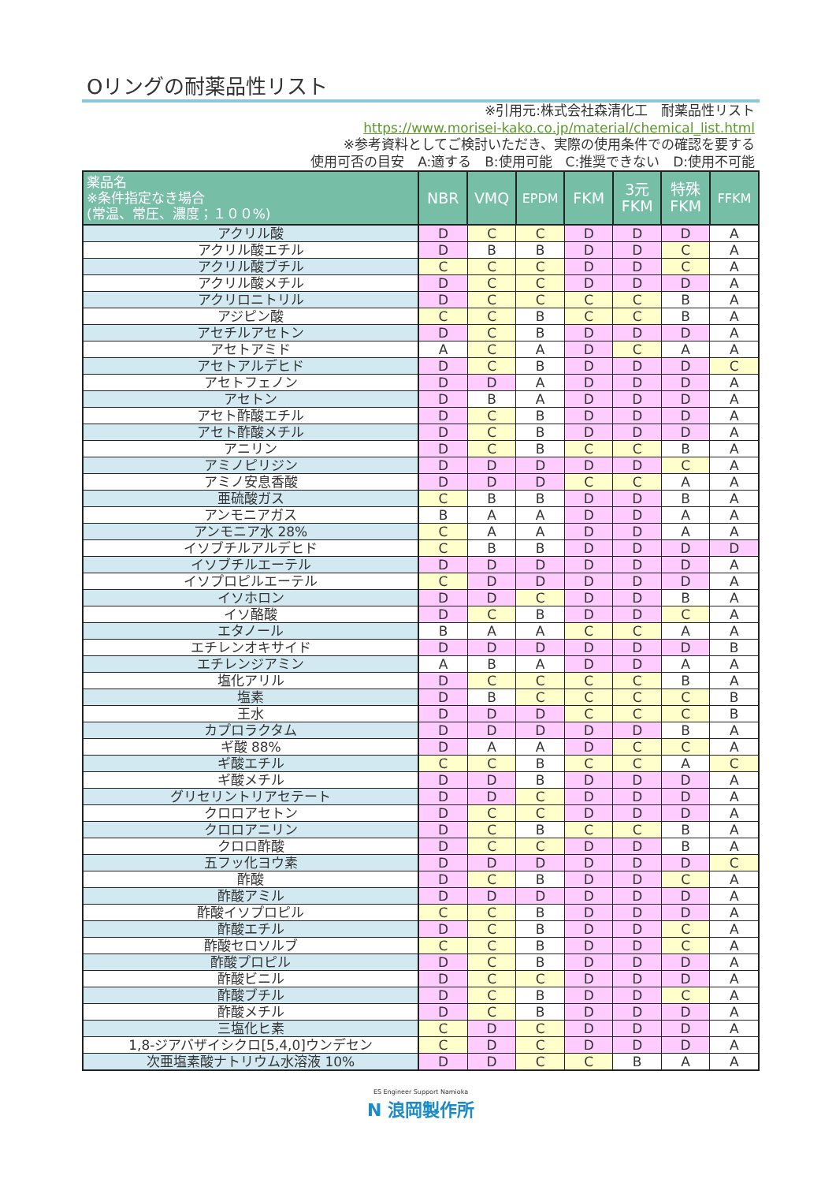Oリングの耐薬品性リスト
※引用元:株式会社森清化工　耐薬品性リスト
https://www.morisei-kako.co.jp/material/chemical_list.html
※参考資料としてご検討いただき、実際の使用条件での確認を要する
使用可否の目安　A:適する　B:使用可能　C:推奨できない　D:使用不可能
| 薬品名 ※条件指定なき場合 (常温、常圧、濃度；１００%) | NBR | VMQ | EPDM | FKM | 3元 FKM | 特殊 FKM | FFKM |
| --- | --- | --- | --- | --- | --- | --- | --- |
| アクリル酸 | D | C | C | D | D | D | A |
| アクリル酸エチル | D | B | B | D | D | C | A |
| アクリル酸ブチル | C | C | C | D | D | C | A |
| アクリル酸メチル | D | C | C | D | D | D | A |
| アクリロニトリル | D | C | C | C | C | B | A |
| アジピン酸 | C | C | B | C | C | B | A |
| アセチルアセトン | D | C | B | D | D | D | A |
| アセトアミド | A | C | A | D | C | A | A |
| アセトアルデヒド | D | C | B | D | D | D | C |
| アセトフェノン | D | D | A | D | D | D | A |
| アセトン | D | B | A | D | D | D | A |
| アセト酢酸エチル | D | C | B | D | D | D | A |
| アセト酢酸メチル | D | C | B | D | D | D | A |
| アニリン | D | C | B | C | C | B | A |
| アミノピリジン | D | D | D | D | D | C | A |
| アミノ安息香酸 | D | D | D | C | C | A | A |
| 亜硫酸ガス | C | B | B | D | D | B | A |
| アンモニアガス | B | A | A | D | D | A | A |
| アンモニア水 28% | C | A | A | D | D | A | A |
| イソブチルアルデヒド | C | B | B | D | D | D | D |
| イソブチルエーテル | D | D | D | D | D | D | A |
| イソプロピルエーテル | C | D | D | D | D | D | A |
| イソホロン | D | D | C | D | D | B | A |
| イソ酪酸 | D | C | B | D | D | C | A |
| エタノール | B | A | A | C | C | A | A |
| エチレンオキサイド | D | D | D | D | D | D | B |
| エチレンジアミン | A | B | A | D | D | A | A |
| 塩化アリル | D | C | C | C | C | B | A |
| 塩素 | D | B | C | C | C | C | B |
| 王水 | D | D | D | C | C | C | B |
| カプロラクタム | D | D | D | D | D | B | A |
| ギ酸 88% | D | A | A | D | C | C | A |
| ギ酸エチル | C | C | B | C | C | A | C |
| ギ酸メチル | D | D | B | D | D | D | A |
| グリセリントリアセテート | D | D | C | D | D | D | A |
| クロロアセトン | D | C | C | D | D | D | A |
| クロロアニリン | D | C | B | C | C | B | A |
| クロロ酢酸 | D | C | C | D | D | B | A |
| 五フッ化ヨウ素 | D | D | D | D | D | D | C |
| 酢酸 | D | C | B | D | D | C | A |
| 酢酸アミル | D | D | D | D | D | D | A |
| 酢酸イソプロピル | C | C | B | D | D | D | A |
| 酢酸エチル | D | C | B | D | D | C | A |
| 酢酸セロソルブ | C | C | B | D | D | C | A |
| 酢酸プロピル | D | C | B | D | D | D | A |
| 酢酸ビニル | D | C | C | D | D | D | A |
| 酢酸ブチル | D | C | B | D | D | C | A |
| 酢酸メチル | D | C | B | D | D | D | A |
| 三塩化ヒ素 | C | D | C | D | D | D | A |
| 1,8-ジアバザイシクロ[5,4,0]ウンデセン | C | D | C | D | D | D | A |
| 次亜塩素酸ナトリウム水溶液 10% | D | D | C | C | B | A | A |
ES Engineer Support Namioka
N 浪岡製作所